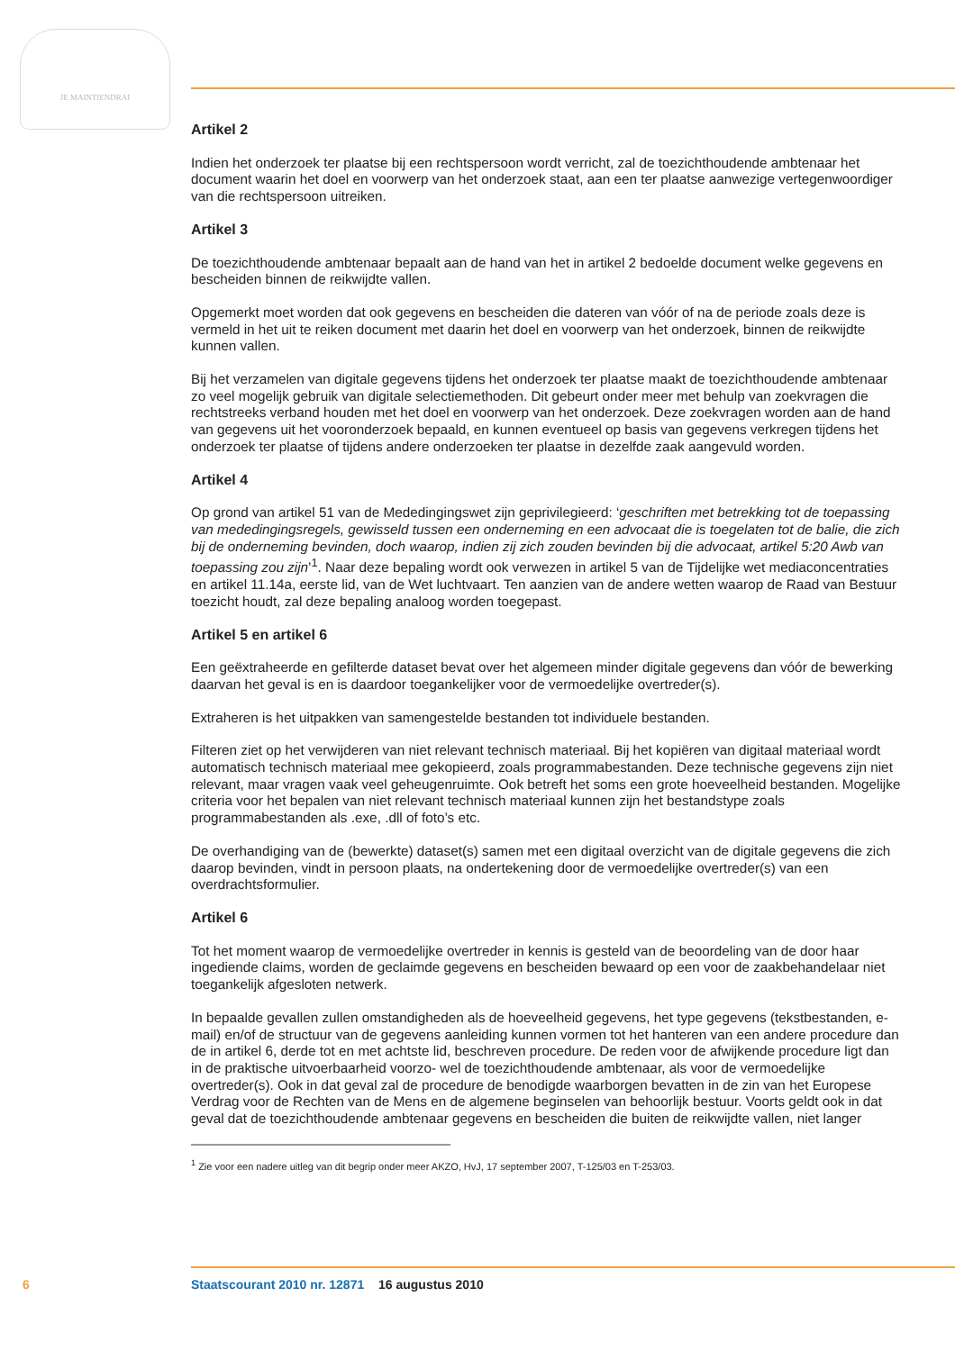JE MAINTIENDRAI
Artikel 2
Indien het onderzoek ter plaatse bij een rechtspersoon wordt verricht, zal de toezichthoudende ambtenaar het document waarin het doel en voorwerp van het onderzoek staat, aan een ter plaatse aanwezige vertegenwoordiger van die rechtspersoon uitreiken.
Artikel 3
De toezichthoudende ambtenaar bepaalt aan de hand van het in artikel 2 bedoelde document welke gegevens en bescheiden binnen de reikwijdte vallen.
Opgemerkt moet worden dat ook gegevens en bescheiden die dateren van vóór of na de periode zoals deze is vermeld in het uit te reiken document met daarin het doel en voorwerp van het onderzoek, binnen de reikwijdte kunnen vallen.
Bij het verzamelen van digitale gegevens tijdens het onderzoek ter plaatse maakt de toezichthoudende ambtenaar zo veel mogelijk gebruik van digitale selectiemethoden. Dit gebeurt onder meer met behulp van zoekvragen die rechtstreeks verband houden met het doel en voorwerp van het onderzoek. Deze zoekvragen worden aan de hand van gegevens uit het vooronderzoek bepaald, en kunnen eventueel op basis van gegevens verkregen tijdens het onderzoek ter plaatse of tijdens andere onderzoeken ter plaatse in dezelfde zaak aangevuld worden.
Artikel 4
Op grond van artikel 51 van de Mededingingswet zijn geprivilegieerd: ‘geschriften met betrekking tot de toepassing van mededingingsregels, gewisseld tussen een onderneming en een advocaat die is toegelaten tot de balie, die zich bij de onderneming bevinden, doch waarop, indien zij zich zouden bevinden bij die advocaat, artikel 5:20 Awb van toepassing zou zijn’<sup>1</sup>. Naar deze bepaling wordt ook verwezen in artikel 5 van de Tijdelijke wet mediaconcentraties en artikel 11.14a, eerste lid, van de Wet luchtvaart. Ten aanzien van de andere wetten waarop de Raad van Bestuur toezicht houdt, zal deze bepaling analoog worden toegepast.
Artikel 5 en artikel 6
Een geëxtraheerde en gefilterde dataset bevat over het algemeen minder digitale gegevens dan vóór de bewerking daarvan het geval is en is daardoor toegankelijker voor de vermoedelijke overtreder(s).
Extraheren is het uitpakken van samengestelde bestanden tot individuele bestanden.
Filteren ziet op het verwijderen van niet relevant technisch materiaal. Bij het kopiëren van digitaal materiaal wordt automatisch technisch materiaal mee gekopieerd, zoals programmabestanden. Deze technische gegevens zijn niet relevant, maar vragen vaak veel geheugenruimte. Ook betreft het soms een grote hoeveelheid bestanden. Mogelijke criteria voor het bepalen van niet relevant technisch materiaal kunnen zijn het bestandstype zoals programmabestanden als .exe, .dll of foto’s etc.
De overhandiging van de (bewerkte) dataset(s) samen met een digitaal overzicht van de digitale gegevens die zich daarop bevinden, vindt in persoon plaats, na ondertekening door de vermoedelijke overtreder(s) van een overdrachtsformulier.
Artikel 6
Tot het moment waarop de vermoedelijke overtreder in kennis is gesteld van de beoordeling van de door haar ingediende claims, worden de geclaimde gegevens en bescheiden bewaard op een voor de zaakbehandelaar niet toegankelijk afgesloten netwerk.
In bepaalde gevallen zullen omstandigheden als de hoeveelheid gegevens, het type gegevens (tekstbestanden, e-mail) en/of de structuur van de gegevens aanleiding kunnen vormen tot het hanteren van een andere procedure dan de in artikel 6, derde tot en met achtste lid, beschreven procedure. De reden voor de afwijkende procedure ligt dan in de praktische uitvoerbaarheid voorzo- wel de toezichthoudende ambtenaar, als voor de vermoedelijke overtreder(s). Ook in dat geval zal de procedure de benodigde waarborgen bevatten in de zin van het Europese Verdrag voor de Rechten van de Mens en de algemene beginselen van behoorlijk bestuur. Voorts geldt ook in dat geval dat de toezichthoudende ambtenaar gegevens en bescheiden die buiten de reikwijdte vallen, niet langer
<sup>1</sup> Zie voor een nadere uitleg van dit begrip onder meer AKZO, HvJ, 17 september 2007, T-125/03 en T-253/03.
6 Staatscourant 2010 nr. 12871 16 augustus 2010